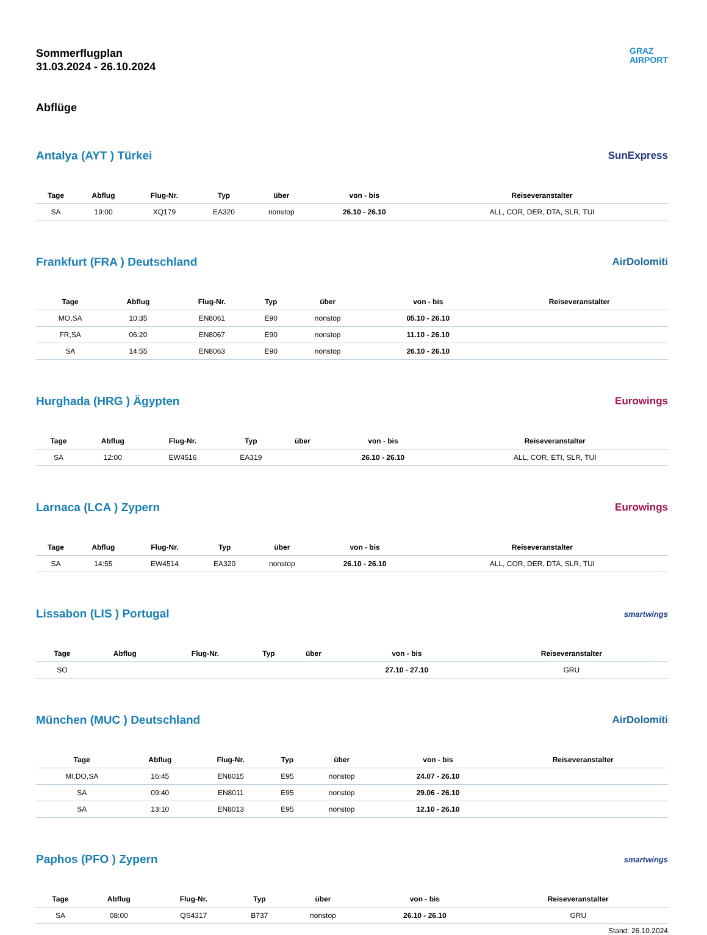Sommerflugplan
31.03.2024 - 26.10.2024
GRAZ
AIRPORT
Abflüge
Antalya (AYT ) Türkei SunExpress
| Tage | Abflug | Flug-Nr. | Typ | über | von - bis | Reiseveranstalter |
| --- | --- | --- | --- | --- | --- | --- |
| SA | 19:00 | XQ179 | EA320 | nonstop | 26.10 - 26.10 | ALL, COR, DER, DTA, SLR, TUI |
Frankfurt (FRA ) Deutschland AirDolomiti
| Tage | Abflug | Flug-Nr. | Typ | über | von - bis | Reiseveranstalter |
| --- | --- | --- | --- | --- | --- | --- |
| MO,SA | 10:35 | EN8061 | E90 | nonstop | 05.10 - 26.10 | |
| FR,SA | 06:20 | EN8067 | E90 | nonstop | 11.10 - 26.10 | |
| SA | 14:55 | EN8063 | E90 | nonstop | 26.10 - 26.10 | |
Hurghada (HRG ) Ägypten Eurowings
| Tage | Abflug | Flug-Nr. | Typ | über | von - bis | Reiseveranstalter |
| --- | --- | --- | --- | --- | --- | --- |
| SA | 12:00 | EW4516 | EA319 | | 26.10 - 26.10 | ALL, COR, ETI, SLR, TUI |
Larnaca (LCA ) Zypern Eurowings
| Tage | Abflug | Flug-Nr. | Typ | über | von - bis | Reiseveranstalter |
| --- | --- | --- | --- | --- | --- | --- |
| SA | 14:55 | EW4514 | EA320 | nonstop | 26.10 - 26.10 | ALL, COR, DER, DTA, SLR, TUI |
Lissabon (LIS ) Portugal
smartwings
| Tage | Abflug | Flug-Nr. | Typ | über | von - bis | Reiseveranstalter |
| --- | --- | --- | --- | --- | --- | --- |
| SO | | | | | 27.10 - 27.10 | GRU |
München (MUC ) Deutschland AirDolomiti
| Tage | Abflug | Flug-Nr. | Typ | über | von - bis | Reiseveranstalter |
| --- | --- | --- | --- | --- | --- | --- |
| MI,DO,SA | 16:45 | EN8015 | E95 | nonstop | 24.07 - 26.10 | |
| SA | 09:40 | EN8011 | E95 | nonstop | 29.06 - 26.10 | |
| SA | 13:10 | EN8013 | E95 | nonstop | 12.10 - 26.10 | |
Paphos (PFO ) Zypern
smartwings
| Tage | Abflug | Flug-Nr. | Typ | über | von - bis | Reiseveranstalter |
| --- | --- | --- | --- | --- | --- | --- |
| SA | 08:00 | QS4317 | B737 | nonstop | 26.10 - 26.10 | GRU |
Stand: 26.10.2024